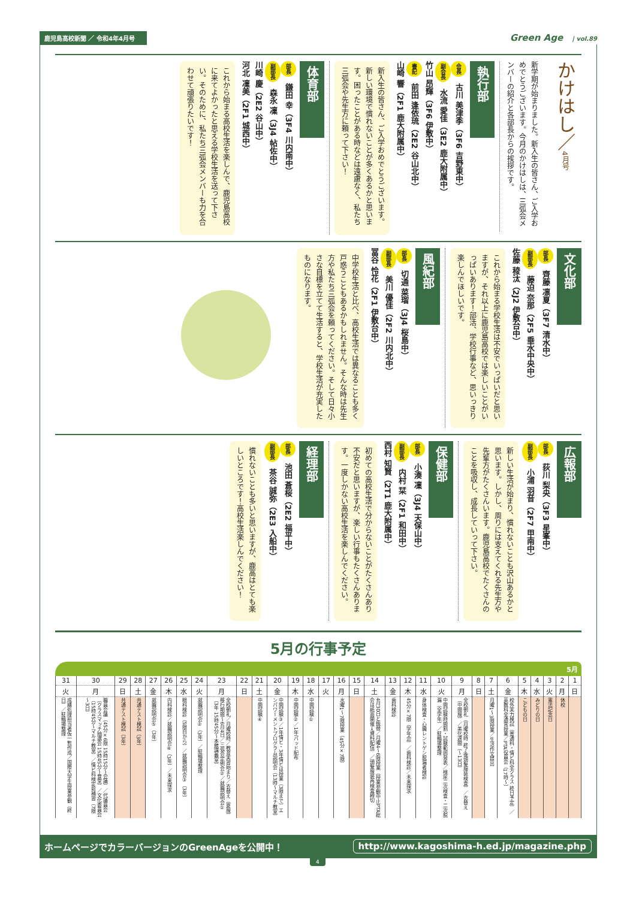鹿児島高校新聞 ／ 令和4年4月号 Green Age | vol.89
かけはし／4月号
新学期が始まりました。新入生の皆さん、ご入学おめでとうございます。今月のかけはしは、三弧会メンバーの紹介と各部長からの挨拶です。
執行部
会長 古川 美津季（3F6 吉野東中）
副会長 水流 愛佳（3E2 鹿大附属中）
竹山 昂輝（3F6 伊敷中）
書記 前田 逢依琉（2E2 谷山北中）
山崎 響（2F1 鹿大附属中）
新入生の皆さん、ご入学おめでとうございます。新しい環境で慣れないことが多くあるかと思います。困ったことがある時などは遠慮なく、私たち三弧会や先生方に頼って下さい！
体育部
部長 鎌田 幸（3F4 川内南中）
副部長 森永 凜（3J4 帖佐中）
川崎 慶（2E2 谷山中）
河北 凜美（2F1 城西中）
これから始まる高校生活を楽しんで、鹿児島高校に来てよかったと思える学校生活を送って下さい。そのために、私たち三弧会メンバーも力を合わせて頑張りたいです！
文化部
部長 齊藤 凛夏（3F7 清水中）
副部長 藤迫 奈那（2F5 垂水中央中）
佐藤 稜汰（2J2 伊敷台中）
これから始まる学校生活は不安でいっぱいだと思いますが、それ以上に鹿児島高校では楽しいことがいっぱいあります！部活、学校行事など、思いっきり楽しんでほしいです。
風紀部
部長 切通 菜瑠（3J4 桜島中）
副部長 美川 優佳（2F2 川内北中）
冨谷 怜花（2F1 伊敷台中）
中学校生活と比べ、高校生活では異なることも多く戸惑うこともあるかもしれません。そんな時は先生方や私たち三弧会を頼ってください。そして日々小さな目標を立てて生活すると、学校生活が充実したものになります。
広報部
部長 荻川 梨央（3F3 星峯中）
副部長 小浦 羽音（2F7 甲南中）
新しい生活が始まり、慣れないことも沢山あるかと思います。しかし、周りには支えてくれる先生方や先輩方がたくさんいます。鹿児島高校でたくさんのことを吸収し、成長していって下さい。
保健部
部長 小湊 凜（3J4 天保山中）
副部長 内村 栞（2F1 和田中）
西村 知賢（2T1 鹿大附属中）
初めての高校生活で分からないことがたくさんあり不安だと思いますが、楽しい行事もたくさんあります。一度しかない高校生活を楽しんでください。
経理部
部長 池田 蒼桜（2E2 福平中）
副部長 茶谷 誠弥（2E3 入船中）
慣れないことも多いと思いますが、鹿高はとても楽しいところです！高校生活楽しんでください！
5月の行事予定
5月
| 1 | 2 | 3 | 4 | 5 | 6 | 7 | 8 | 9 | 10 | 11 | 12 | 13 | 14 | 15 | 16 | 17 | 18 | 19 | 20 | 21 | 22 | 23 | 24 | 25 | 26 | 27 | 28 | 29 | 30 | 31 |
| 日 | 月 | 火 | 水 | 木 | 金 | 土 | 日 | 月 | 火 | 水 | 木 | 金 | 土 | 日 | 月 | 火 | 水 | 木 | 金 | 土 | 日 | 月 | 火 | 水 | 木 | 金 | 土 | 日 | 月 | 火 |
| | 休校 | 憲法記念日 | みどりの日 | こどもの日 | 校外実力模試（普通科・情ビ科全クラス 終日予定）／英数科全通常授業／PTA役員会（17時～） | 月曜1～3限授業／生活作文提出 | | 全校朝礼（月曜校時 終了後頭髪服装検査）／衣替え（中間服）／美化週間（～13日） | 中間試験時間割・試験範囲発表／検尿二次検査・二次脱漏（全学年）／駐輪場整理 | 身体検査・心臓レントゲン脱漏者検診 | 45分×7限（学年会）／歯科検診／未来探求 | 歯科検診 | 4月30日と振替／月曜4～6限授業（授業参観中止PTA総会は紙面開催→資料配信）／頭髪服装再検査締切 | | 水曜1～7限授業（45分×7限） | | 中間試験① | 中間試験②／1年iパッド配布 | 中間試験③／1年情ビ・3年情ビは授業（3限まで）エンパワーメントプログラム説明会（13時～マルチ教室） | 中間試験④ | | 全校朝礼／月曜校時／教育実習始まり／衣替え（夏服）移行期間～6月4日／三弧会定例会②／就職説明会①（3年 15時45分～本館講義室） | 就職説明会②（3年）／駐輪場整理 | 眼科検診（5限目から）／就職説明会③（3年） | 内科検診／就職説明会④（3年）／未来探求 | 就職説明会⑤（3年） | 共通テスト模試（3年） | 共通テスト模試（3年） | 職員会議（45分×6限 15時15分～会議）／代議員会（クラスマッチ抽選会 15時45分～食堂）／文化委員会（15時45分～マルチ教室）／情ビ科検定前補習（7限～3日） | 成績処理担当者仮一覧作成／国際大学生授業参観（終日）／駐輪場整理 |
ホームページでカラーバージョンのGreenAgeを公開中！ http://www.kagoshima-h.ed.jp/magazine.php
4